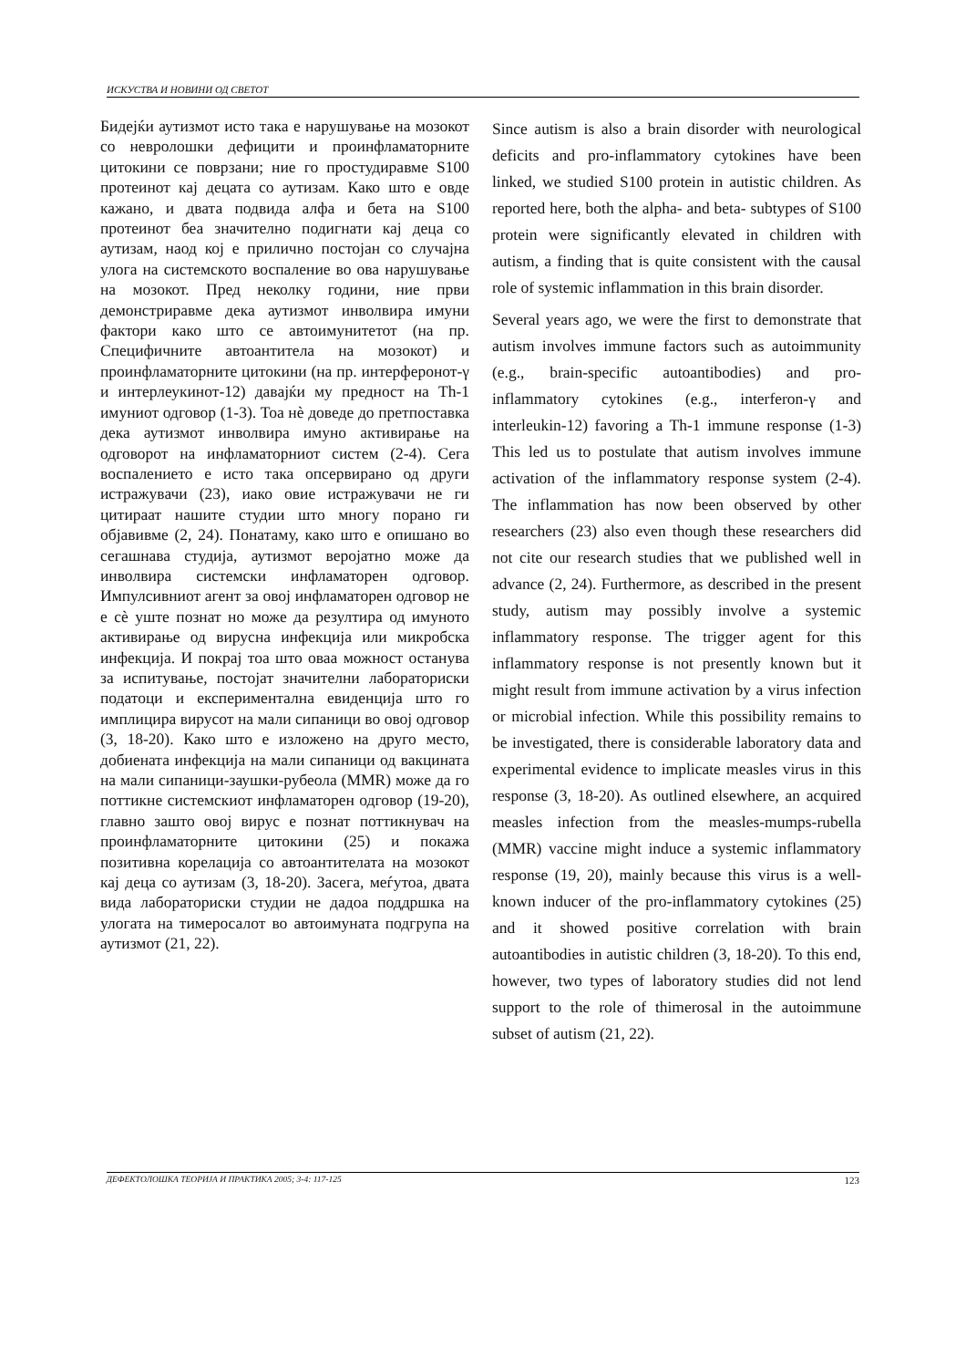ИСКУСТВА И НОВИНИ ОД СВЕТОТ
Бидејќи аутизмот исто така е нарушување на мозокот со невролошки дефицити и проинфламаторните цитокини се поврзани; ние го простудиравме S100 протеинот кај децата со аутизам. Како што е овде кажано, и двата подвида алфа и бета на S100 протеинот беа значително подигнати кај деца со аутизам, наод кој е прилично постојан со случајна улога на системското воспаление во ова нарушување на мозокот. Пред неколку години, ние први демонстриравме дека аутизмот инволвира имуни фактори како што се автоимунитетот (на пр. Специфичните автоантитела на мозокот) и проинфламаторните цитокини (на пр. интерферонот-γ и интерлеукинот-12) давајќи му предност на Th-1 имуниот одговор (1-3). Тоа нè доведе до претпоставка дека аутизмот инволвира имуно активирање на одговорот на инфламаторниот систем (2-4). Сега воспалението е исто така опсервирано од други истражувачи (23), иако овие истражувачи не ги цитираат нашите студии што многу порано ги објавивме (2, 24). Понатаму, како што е опишано во сегашнава студија, аутизмот веројатно може да инволвира системски инфламаторен одговор. Импулсивниот агент за овој инфламаторен одговор не е сè уште познат но може да резултира од имуното активирање од вирусна инфекција или микробска инфекција. И покрај тоа што оваа можност останува за испитување, постојат значителни лабораториски податоци и експериментална евиденција што го имплицира вирусот на мали сипаници во овој одговор (3, 18-20). Како што е изложено на друго место, добиената инфекција на мали сипаници од вакцината на мали сипаници-заушки-рубеола (MMR) може да го поттикне системскиот инфламаторен одговор (19-20), главно зашто овој вирус е познат поттикнувач на проинфламаторните цитокини (25) и покажа позитивна корелација со автоантителата на мозокот кај деца со аутизам (3, 18-20). Засега, меѓутоа, двата вида лабораториски студии не дадоа поддршка на улогата на тимеросалот во автоимуната подгрупа на аутизмот (21, 22).
Since autism is also a brain disorder with neurological deficits and pro-inflammatory cytokines have been linked, we studied S100 protein in autistic children. As reported here, both the alpha- and beta- subtypes of S100 protein were significantly elevated in children with autism, a finding that is quite consistent with the causal role of systemic inflammation in this brain disorder.
Several years ago, we were the first to demonstrate that autism involves immune factors such as autoimmunity (e.g., brain-specific autoantibodies) and pro-inflammatory cytokines (e.g., interferon-γ and interleukin-12) favoring a Th-1 immune response (1-3) This led us to postulate that autism involves immune activation of the inflammatory response system (2-4). The inflammation has now been observed by other researchers (23) also even though these researchers did not cite our research studies that we published well in advance (2, 24). Furthermore, as described in the present study, autism may possibly involve a systemic inflammatory response. The trigger agent for this inflammatory response is not presently known but it might result from immune activation by a virus infection or microbial infection. While this possibility remains to be investigated, there is considerable laboratory data and experimental evidence to implicate measles virus in this response (3, 18-20). As outlined elsewhere, an acquired measles infection from the measles-mumps-rubella (MMR) vaccine might induce a systemic inflammatory response (19, 20), mainly because this virus is a well-known inducer of the pro-inflammatory cytokines (25) and it showed positive correlation with brain autoantibodies in autistic children (3, 18-20). To this end, however, two types of laboratory studies did not lend support to the role of thimerosal in the autoimmune subset of autism (21, 22).
ДЕФЕКТОЛОШКА ТЕОРИЈА И ПРАКТИКА 2005; 3-4: 117-125 123